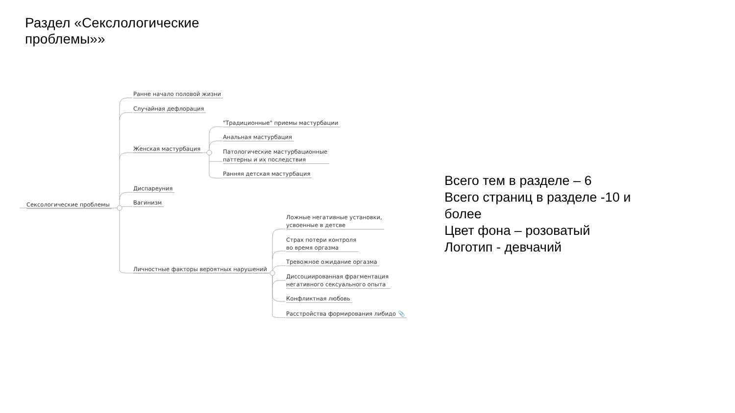Раздел «Секслологические
проблемы»»
Сексологические проблемы
Ранне начало половой жизни
Случайная дефлорация
Женская мастурбация
"Традиционные" приемы мастурбации
Анальная мастурбация
Патологические мастурбационные
паттерны и их последствия
Ранняя детская мастурбация
Диспареуния
Вагинизм
Личностные факторы вероятных нарушений
Ложные негативные установки,
усвоенные в детсве
Страх потери контроля
во время оргазма
Тревожное ожидание оргазма
Диссоциированная фрагментация
негативного сексуального опыта
Конфликтная любовь
Расстройства формирования либидо 📎
Всего тем в разделе – 6
Всего страниц в разделе -10 и
более
Цвет фона – розоватый
Логотип - девчачий